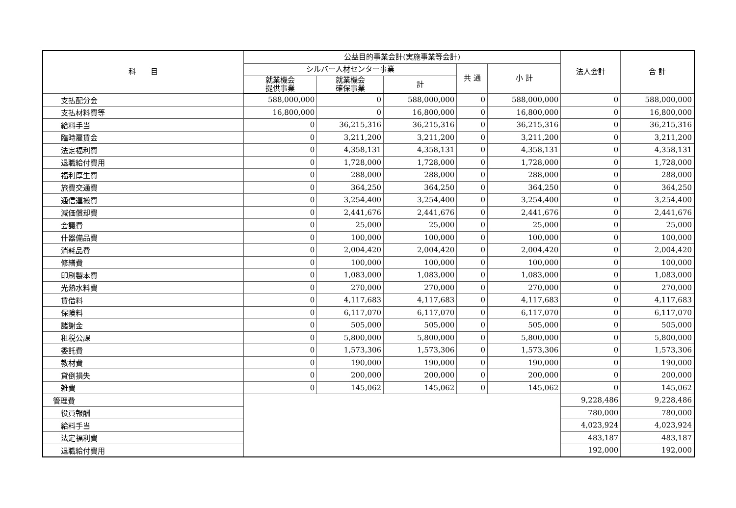| 科 目 | 公益目的事業会計(実施事業等会計) | | | | | 法人会計 | 合 計 |
| --- | --- | --- | --- | --- | --- | --- | --- |
| | シルバー人材センター事業 | | | 共 通 | 小 計 | | |
| | 就業機会 提供事業 | 就業機会 確保事業 | 計 | | | | |
| 支払配分金 | 588,000,000 | 0 | 588,000,000 | 0 | 588,000,000 | 0 | 588,000,000 |
| 支払材料費等 | 16,800,000 | 0 | 16,800,000 | 0 | 16,800,000 | 0 | 16,800,000 |
| 給料手当 | 0 | 36,215,316 | 36,215,316 | 0 | 36,215,316 | 0 | 36,215,316 |
| 臨時雇賃金 | 0 | 3,211,200 | 3,211,200 | 0 | 3,211,200 | 0 | 3,211,200 |
| 法定福利費 | 0 | 4,358,131 | 4,358,131 | 0 | 4,358,131 | 0 | 4,358,131 |
| 退職給付費用 | 0 | 1,728,000 | 1,728,000 | 0 | 1,728,000 | 0 | 1,728,000 |
| 福利厚生費 | 0 | 288,000 | 288,000 | 0 | 288,000 | 0 | 288,000 |
| 旅費交通費 | 0 | 364,250 | 364,250 | 0 | 364,250 | 0 | 364,250 |
| 通信運搬費 | 0 | 3,254,400 | 3,254,400 | 0 | 3,254,400 | 0 | 3,254,400 |
| 減価償却費 | 0 | 2,441,676 | 2,441,676 | 0 | 2,441,676 | 0 | 2,441,676 |
| 会議費 | 0 | 25,000 | 25,000 | 0 | 25,000 | 0 | 25,000 |
| 什器備品費 | 0 | 100,000 | 100,000 | 0 | 100,000 | 0 | 100,000 |
| 消耗品費 | 0 | 2,004,420 | 2,004,420 | 0 | 2,004,420 | 0 | 2,004,420 |
| 修繕費 | 0 | 100,000 | 100,000 | 0 | 100,000 | 0 | 100,000 |
| 印刷製本費 | 0 | 1,083,000 | 1,083,000 | 0 | 1,083,000 | 0 | 1,083,000 |
| 光熱水料費 | 0 | 270,000 | 270,000 | 0 | 270,000 | 0 | 270,000 |
| 賃借料 | 0 | 4,117,683 | 4,117,683 | 0 | 4,117,683 | 0 | 4,117,683 |
| 保険料 | 0 | 6,117,070 | 6,117,070 | 0 | 6,117,070 | 0 | 6,117,070 |
| 諸謝金 | 0 | 505,000 | 505,000 | 0 | 505,000 | 0 | 505,000 |
| 租税公課 | 0 | 5,800,000 | 5,800,000 | 0 | 5,800,000 | 0 | 5,800,000 |
| 委託費 | 0 | 1,573,306 | 1,573,306 | 0 | 1,573,306 | 0 | 1,573,306 |
| 教材費 | 0 | 190,000 | 190,000 | 0 | 190,000 | 0 | 190,000 |
| 貸倒損失 | 0 | 200,000 | 200,000 | 0 | 200,000 | 0 | 200,000 |
| 雑費 | 0 | 145,062 | 145,062 | 0 | 145,062 | 0 | 145,062 |
| 管理費 | | | | | | 9,228,486 | 9,228,486 |
| 役員報酬 | | | | | | 780,000 | 780,000 |
| 給料手当 | | | | | | 4,023,924 | 4,023,924 |
| 法定福利費 | | | | | | 483,187 | 483,187 |
| 退職給付費用 | | | | | | 192,000 | 192,000 |